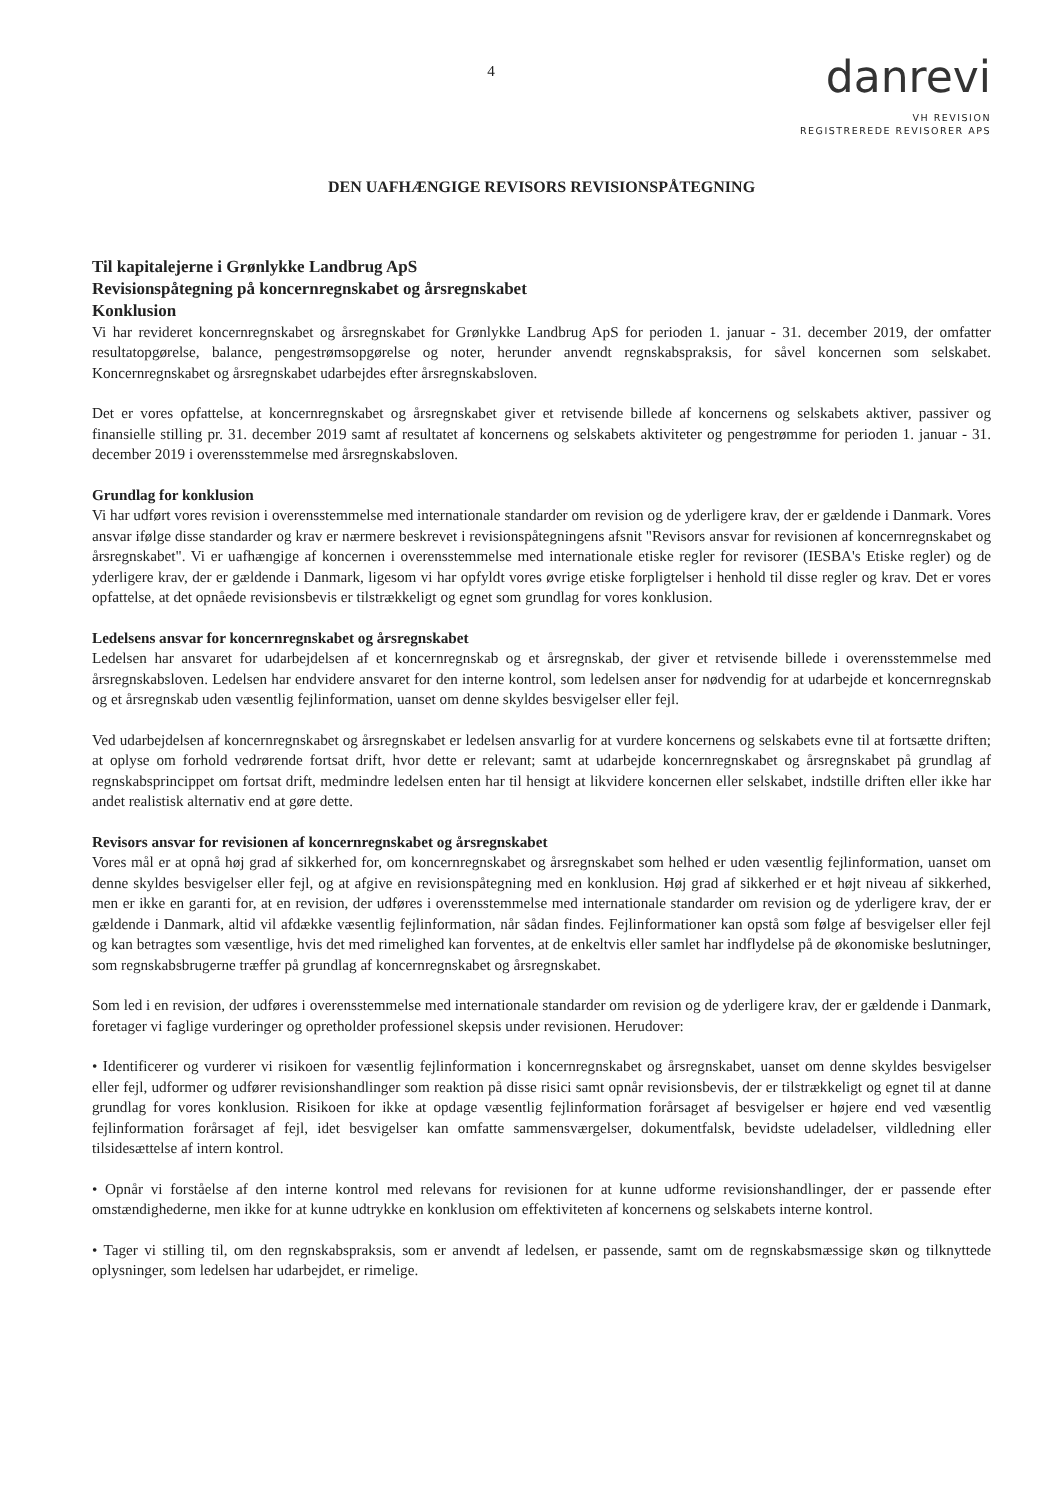4
danrevi
VH REVISION
REGISTREREDE REVISORER APS
DEN UAFHÆNGIGE REVISORS REVISIONSPÅTEGNING
Til kapitalejerne i Grønlykke Landbrug ApS
Revisionspåtegning på koncernregnskabet og årsregnskabet
Konklusion
Vi har revideret koncernregnskabet og årsregnskabet for Grønlykke Landbrug ApS for perioden 1. januar - 31. december 2019, der omfatter resultatopgørelse, balance, pengestrømsopgørelse og noter, herunder anvendt regnskabspraksis, for såvel koncernen som selskabet. Koncernregnskabet og årsregnskabet udarbejdes efter årsregnskabsloven.
Det er vores opfattelse, at koncernregnskabet og årsregnskabet giver et retvisende billede af koncernens og selskabets aktiver, passiver og finansielle stilling pr. 31. december 2019 samt af resultatet af koncernens og selskabets aktiviteter og pengestrømme for perioden 1. januar - 31. december 2019 i overensstemmelse med årsregnskabsloven.
Grundlag for konklusion
Vi har udført vores revision i overensstemmelse med internationale standarder om revision og de yderligere krav, der er gældende i Danmark. Vores ansvar ifølge disse standarder og krav er nærmere beskrevet i revisionspåtegningens afsnit "Revisors ansvar for revisionen af koncernregnskabet og årsregnskabet". Vi er uafhængige af koncernen i overensstemmelse med internationale etiske regler for revisorer (IESBA's Etiske regler) og de yderligere krav, der er gældende i Danmark, ligesom vi har opfyldt vores øvrige etiske forpligtelser i henhold til disse regler og krav. Det er vores opfattelse, at det opnåede revisionsbevis er tilstrækkeligt og egnet som grundlag for vores konklusion.
Ledelsens ansvar for koncernregnskabet og årsregnskabet
Ledelsen har ansvaret for udarbejdelsen af et koncernregnskab og et årsregnskab, der giver et retvisende billede i overensstemmelse med årsregnskabsloven. Ledelsen har endvidere ansvaret for den interne kontrol, som ledelsen anser for nødvendig for at udarbejde et koncernregnskab og et årsregnskab uden væsentlig fejlinformation, uanset om denne skyldes besvigelser eller fejl.
Ved udarbejdelsen af koncernregnskabet og årsregnskabet er ledelsen ansvarlig for at vurdere koncernens og selskabets evne til at fortsætte driften; at oplyse om forhold vedrørende fortsat drift, hvor dette er relevant; samt at udarbejde koncernregnskabet og årsregnskabet på grundlag af regnskabsprincippet om fortsat drift, medmindre ledelsen enten har til hensigt at likvidere koncernen eller selskabet, indstille driften eller ikke har andet realistisk alternativ end at gøre dette.
Revisors ansvar for revisionen af koncernregnskabet og årsregnskabet
Vores mål er at opnå høj grad af sikkerhed for, om koncernregnskabet og årsregnskabet som helhed er uden væsentlig fejlinformation, uanset om denne skyldes besvigelser eller fejl, og at afgive en revisionspåtegning med en konklusion. Høj grad af sikkerhed er et højt niveau af sikkerhed, men er ikke en garanti for, at en revision, der udføres i overensstemmelse med internationale standarder om revision og de yderligere krav, der er gældende i Danmark, altid vil afdække væsentlig fejlinformation, når sådan findes. Fejlinformationer kan opstå som følge af besvigelser eller fejl og kan betragtes som væsentlige, hvis det med rimelighed kan forventes, at de enkeltvis eller samlet har indflydelse på de økonomiske beslutninger, som regnskabsbrugerne træffer på grundlag af koncernregnskabet og årsregnskabet.
Som led i en revision, der udføres i overensstemmelse med internationale standarder om revision og de yderligere krav, der er gældende i Danmark, foretager vi faglige vurderinger og opretholder professionel skepsis under revisionen. Herudover:
• Identificerer og vurderer vi risikoen for væsentlig fejlinformation i koncernregnskabet og årsregnskabet, uanset om denne skyldes besvigelser eller fejl, udformer og udfører revisionshandlinger som reaktion på disse risici samt opnår revisionsbevis, der er tilstrækkeligt og egnet til at danne grundlag for vores konklusion. Risikoen for ikke at opdage væsentlig fejlinformation forårsaget af besvigelser er højere end ved væsentlig fejlinformation forårsaget af fejl, idet besvigelser kan omfatte sammensværgelser, dokumentfalsk, bevidste udeladelser, vildledning eller tilsidesættelse af intern kontrol.
• Opnår vi forståelse af den interne kontrol med relevans for revisionen for at kunne udforme revisionshandlinger, der er passende efter omstændighederne, men ikke for at kunne udtrykke en konklusion om effektiviteten af koncernens og selskabets interne kontrol.
• Tager vi stilling til, om den regnskabspraksis, som er anvendt af ledelsen, er passende, samt om de regnskabsmæssige skøn og tilknyttede oplysninger, som ledelsen har udarbejdet, er rimelige.